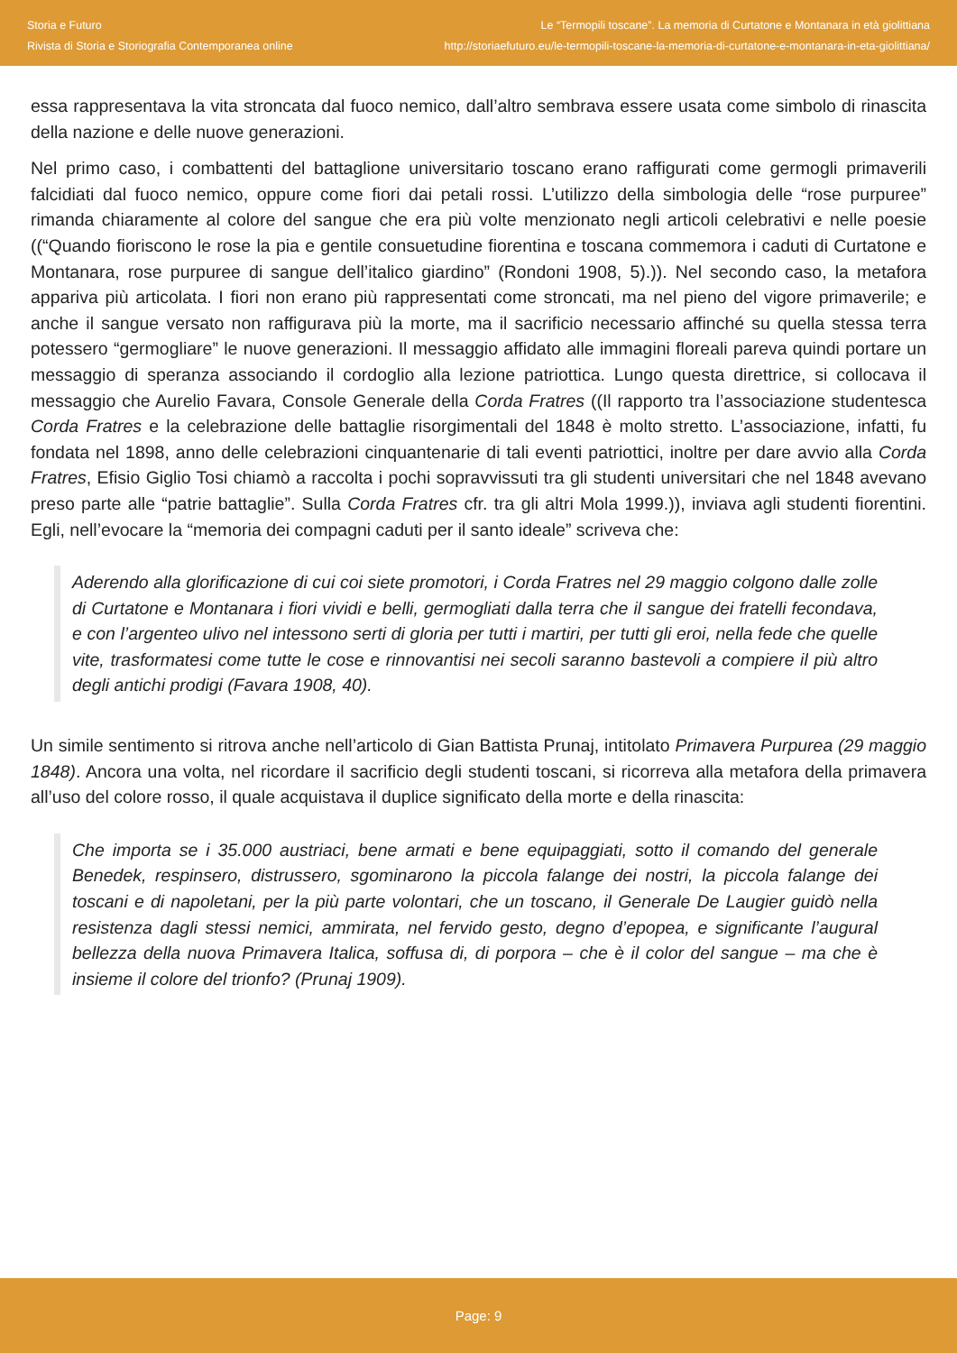Storia e Futuro
Rivista di Storia e Storiografia Contemporanea online
Le “Termopili toscane”. La memoria di Curtatone e Montanara in età giolittiana
http://storiaefuturo.eu/le-termopili-toscane-la-memoria-di-curtatone-e-montanara-in-eta-giolittiana/
essa rappresentava la vita stroncata dal fuoco nemico, dall’altro sembrava essere usata come simbolo di rinascita della nazione e delle nuove generazioni.
Nel primo caso, i combattenti del battaglione universitario toscano erano raffigurati come germogli primaverili falcidiati dal fuoco nemico, oppure come fiori dai petali rossi. L’utilizzo della simbologia delle “rose purpuree” rimanda chiaramente al colore del sangue che era più volte menzionato negli articoli celebrativi e nelle poesie ((“Quando fioriscono le rose la pia e gentile consuetudine fiorentina e toscana commemora i caduti di Curtatone e Montanara, rose purpuree di sangue dell’italico giardino” (Rondoni 1908, 5).)). Nel secondo caso, la metafora appariva più articolata. I fiori non erano più rappresentati come stroncati, ma nel pieno del vigore primaverile; e anche il sangue versato non raffigurava più la morte, ma il sacrificio necessario affinché su quella stessa terra potessero “germogliare” le nuove generazioni. Il messaggio affidato alle immagini floreali pareva quindi portare un messaggio di speranza associando il cordoglio alla lezione patriottica. Lungo questa direttrice, si collocava il messaggio che Aurelio Favara, Console Generale della Corda Fratres ((Il rapporto tra l’associazione studentesca Corda Fratres e la celebrazione delle battaglie risorgimentali del 1848 è molto stretto. L’associazione, infatti, fu fondata nel 1898, anno delle celebrazioni cinquantenarie di tali eventi patriottici, inoltre per dare avvio alla Corda Fratres, Efisio Giglio Tosi chiamò a raccolta i pochi sopravvissuti tra gli studenti universitari che nel 1848 avevano preso parte alle “patrie battaglie”. Sulla Corda Fratres cfr. tra gli altri Mola 1999.)), inviava agli studenti fiorentini. Egli, nell’evocare la “memoria dei compagni caduti per il santo ideale” scriveva che:
Aderendo alla glorificazione di cui coi siete promotori, i Corda Fratres nel 29 maggio colgono dalle zolle di Curtatone e Montanara i fiori vividi e belli, germogliati dalla terra che il sangue dei fratelli fecondava, e con l’argenteo ulivo nel intessono serti di gloria per tutti i martiri, per tutti gli eroi, nella fede che quelle vite, trasformatesi come tutte le cose e rinnovantisi nei secoli saranno bastevoli a compiere il più altro degli antichi prodigi (Favara 1908, 40).
Un simile sentimento si ritrova anche nell’articolo di Gian Battista Prunaj, intitolato Primavera Purpurea (29 maggio 1848). Ancora una volta, nel ricordare il sacrificio degli studenti toscani, si ricorreva alla metafora della primavera all’uso del colore rosso, il quale acquistava il duplice significato della morte e della rinascita:
Che importa se i 35.000 austriaci, bene armati e bene equipaggiati, sotto il comando del generale Benedek, respinsero, distrussero, sgominarono la piccola falange dei nostri, la piccola falange dei toscani e di napoletani, per la più parte volontari, che un toscano, il Generale De Laugier guidò nella resistenza dagli stessi nemici, ammirata, nel fervido gesto, degno d’epopea, e significante l’augural bellezza della nuova Primavera Italica, soffusa di, di porpora – che è il color del sangue – ma che è insieme il colore del trionfo? (Prunaj 1909).
Page: 9